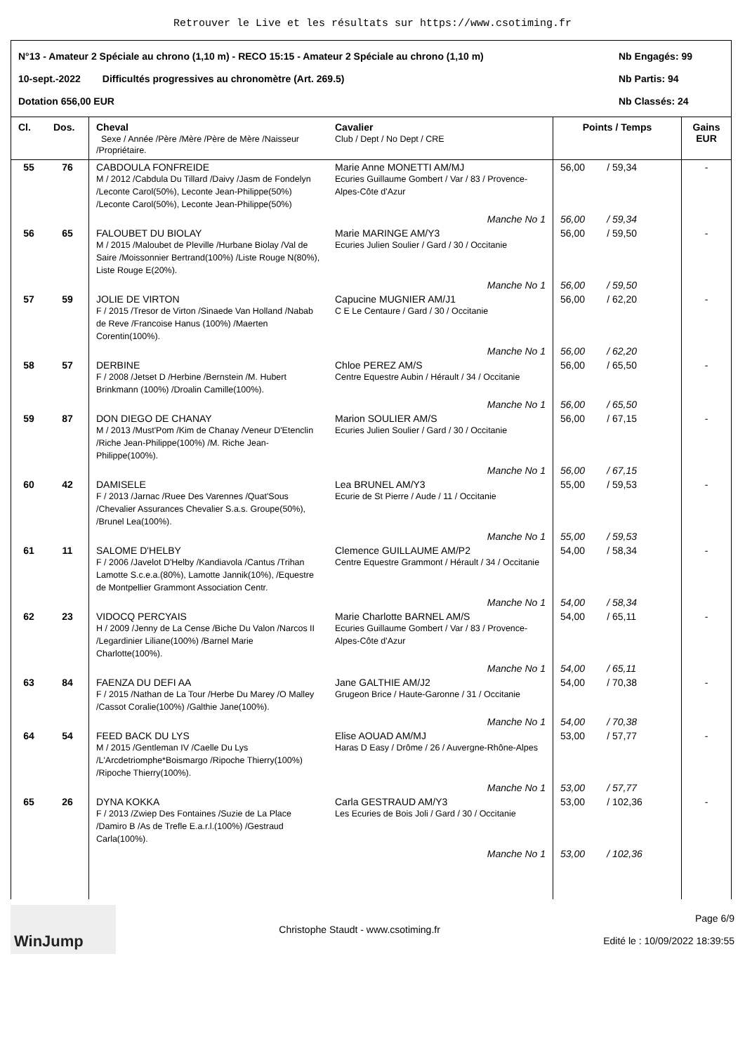Retrouver le Live et les résultats sur https://www.csotiming.fr
N°13 - Amateur 2 Spéciale au chrono (1,10 m) - RECO 15:15 - Amateur 2 Spéciale au chrono (1,10 m) Nb Engagés: 99
10-sept.-2022 Difficultés progressives au chronomètre (Art. 269.5) Nb Partis: 94
Dotation 656,00 EUR Nb Classés: 24
| Cl. | Dos. | Cheval Sexe / Année /Père /Mère /Père de Mère /Naisseur /Propriétaire. | Cavalier Club / Dept / No Dept / CRE | Points / Temps | Gains EUR |
| --- | --- | --- | --- | --- | --- |
| 55 | 76 | CABDOULA FONFREIDE M / 2012 /Cabdula Du Tillard /Daivy /Jasm de Fondelyn /Leconte Carol(50%), Leconte Jean-Philippe(50%) /Leconte Carol(50%), Leconte Jean-Philippe(50%) | Marie Anne MONETTI AM/MJ Ecuries Guillaume Gombert / Var / 83 / Provence-Alpes-Côte d'Azur | 56,00 / 59,34 | - |
| | | | Manche No 1 | 56,00 / 59,34 | |
| 56 | 65 | FALOUBET DU BIOLAY M / 2015 /Maloubet de Pleville /Hurbane Biolay /Val de Saire /Moissonnier Bertrand(100%) /Liste Rouge N(80%), Liste Rouge E(20%). | Marie MARINGE AM/Y3 Ecuries Julien Soulier / Gard / 30 / Occitanie | 56,00 / 59,50 | - |
| | | | Manche No 1 | 56,00 / 59,50 | |
| 57 | 59 | JOLIE DE VIRTON F / 2015 /Tresor de Virton /Sinaede Van Holland /Nabab de Reve /Francoise Hanus (100%) /Maerten Corentin(100%). | Capucine MUGNIER AM/J1 C E Le Centaure / Gard / 30 / Occitanie | 56,00 / 62,20 | - |
| | | | Manche No 1 | 56,00 / 62,20 | |
| 58 | 57 | DERBINE F / 2008 /Jetset D /Herbine /Bernstein /M. Hubert Brinkmann (100%) /Droalin Camille(100%). | Chloe PEREZ AM/S Centre Equestre Aubin / Hérault / 34 / Occitanie | 56,00 / 65,50 | - |
| | | | Manche No 1 | 56,00 / 65,50 | |
| 59 | 87 | DON DIEGO DE CHANAY M / 2013 /Must'Pom /Kim de Chanay /Veneur D'Etenclin /Riche Jean-Philippe(100%) /M. Riche Jean-Philippe(100%). | Marion SOULIER AM/S Ecuries Julien Soulier / Gard / 30 / Occitanie | 56,00 / 67,15 | - |
| | | | Manche No 1 | 56,00 / 67,15 | |
| 60 | 42 | DAMISELE F / 2013 /Jarnac /Ruee Des Varennes /Quat'Sous /Chevalier Assurances Chevalier S.a.s. Groupe(50%), /Brunel Lea(100%). | Lea BRUNEL AM/Y3 Ecurie de St Pierre / Aude / 11 / Occitanie | 55,00 / 59,53 | - |
| | | | Manche No 1 | 55,00 / 59,53 | |
| 61 | 11 | SALOME D'HELBY F / 2006 /Javelot D'Helby /Kandiavola /Cantus /Trihan Lamotte S.c.e.a.(80%), Lamotte Jannik(10%), /Equestre de Montpellier Grammont Association Centr. | Clemence GUILLAUME AM/P2 Centre Equestre Grammont / Hérault / 34 / Occitanie | 54,00 / 58,34 | - |
| | | | Manche No 1 | 54,00 / 58,34 | |
| 62 | 23 | VIDOCQ PERCYAIS H / 2009 /Jenny de La Cense /Biche Du Valon /Narcos II /Legardinier Liliane(100%) /Barnel Marie Charlotte(100%). | Marie Charlotte BARNEL AM/S Ecuries Guillaume Gombert / Var / 83 / Provence-Alpes-Côte d'Azur | 54,00 / 65,11 | - |
| | | | Manche No 1 | 54,00 / 65,11 | |
| 63 | 84 | FAENZA DU DEFI AA F / 2015 /Nathan de La Tour /Herbe Du Marey /O Malley /Cassot Coralie(100%) /Galthie Jane(100%). | Jane GALTHIE AM/J2 Grugeon Brice / Haute-Garonne / 31 / Occitanie | 54,00 / 70,38 | - |
| | | | Manche No 1 | 54,00 / 70,38 | |
| 64 | 54 | FEED BACK DU LYS M / 2015 /Gentleman IV /Caelle Du Lys /L'Arcdetriomphe*Boismargo /Ripoche Thierry(100%) /Ripoche Thierry(100%). | Elise AOUAD AM/MJ Haras D Easy / Drôme / 26 / Auvergne-Rhône-Alpes | 53,00 / 57,77 | - |
| | | | Manche No 1 | 53,00 / 57,77 | |
| 65 | 26 | DYNA KOKKA F / 2013 /Zwiep Des Fontaines /Suzie de La Place /Damiro B /As de Trefle E.a.r.l.(100%) /Gestraud Carla(100%). | Carla GESTRAUD AM/Y3 Les Ecuries de Bois Joli / Gard / 30 / Occitanie | 53,00 / 102,36 | - |
| | | | Manche No 1 | 53,00 / 102,36 | |
WinJump
Christophe Staudt - www.csotiming.fr
Page 6/9
Edité le : 10/09/2022 18:39:55